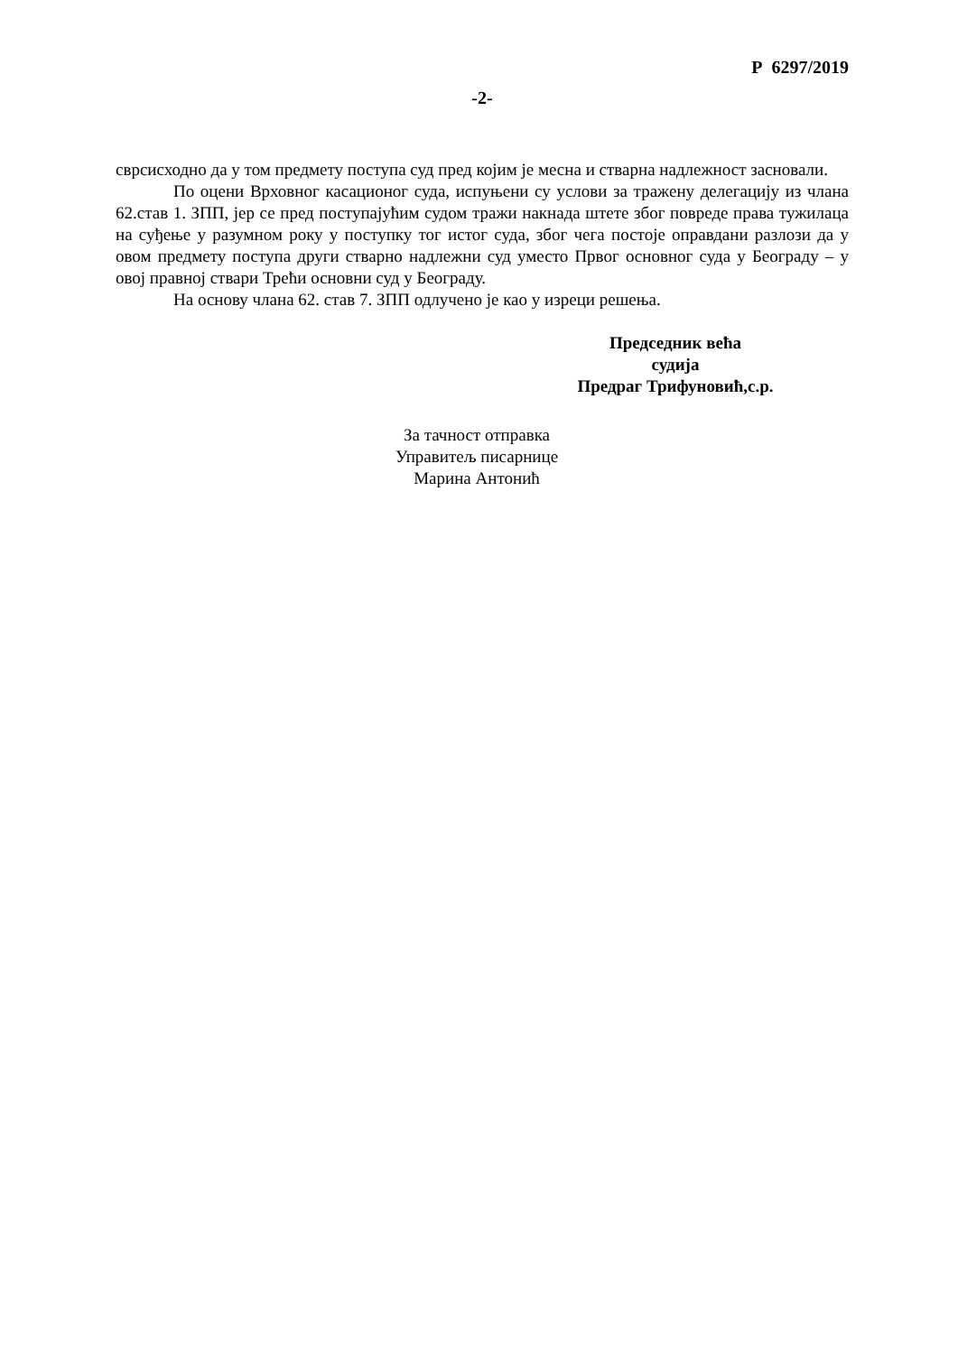Р 6297/2019
-2-
сврсисходно да у том предмету поступа суд пред којим је месна и стварна надлежност засновали.
По оцени Врховног касационог суда, испуњени су услови за тражену делегацију из члана 62.став 1. ЗПП, јер се пред поступајућим судом тражи накнада штете због повреде права тужилаца на суђење у разумном року у поступку тог истог суда, због чега постоје оправдани разлози да у овом предмету поступа други стварно надлежни суд уместо Првог основног суда у Београду – у овој правној ствари Трећи основни суд у Београду.
На основу члана 62. став 7. ЗПП одлучено је као у изреци решења.
Председник већа
судија
Предраг Трифуновић,с.р.
За тачност отправка
Управитељ писарнице
Марина Антонић